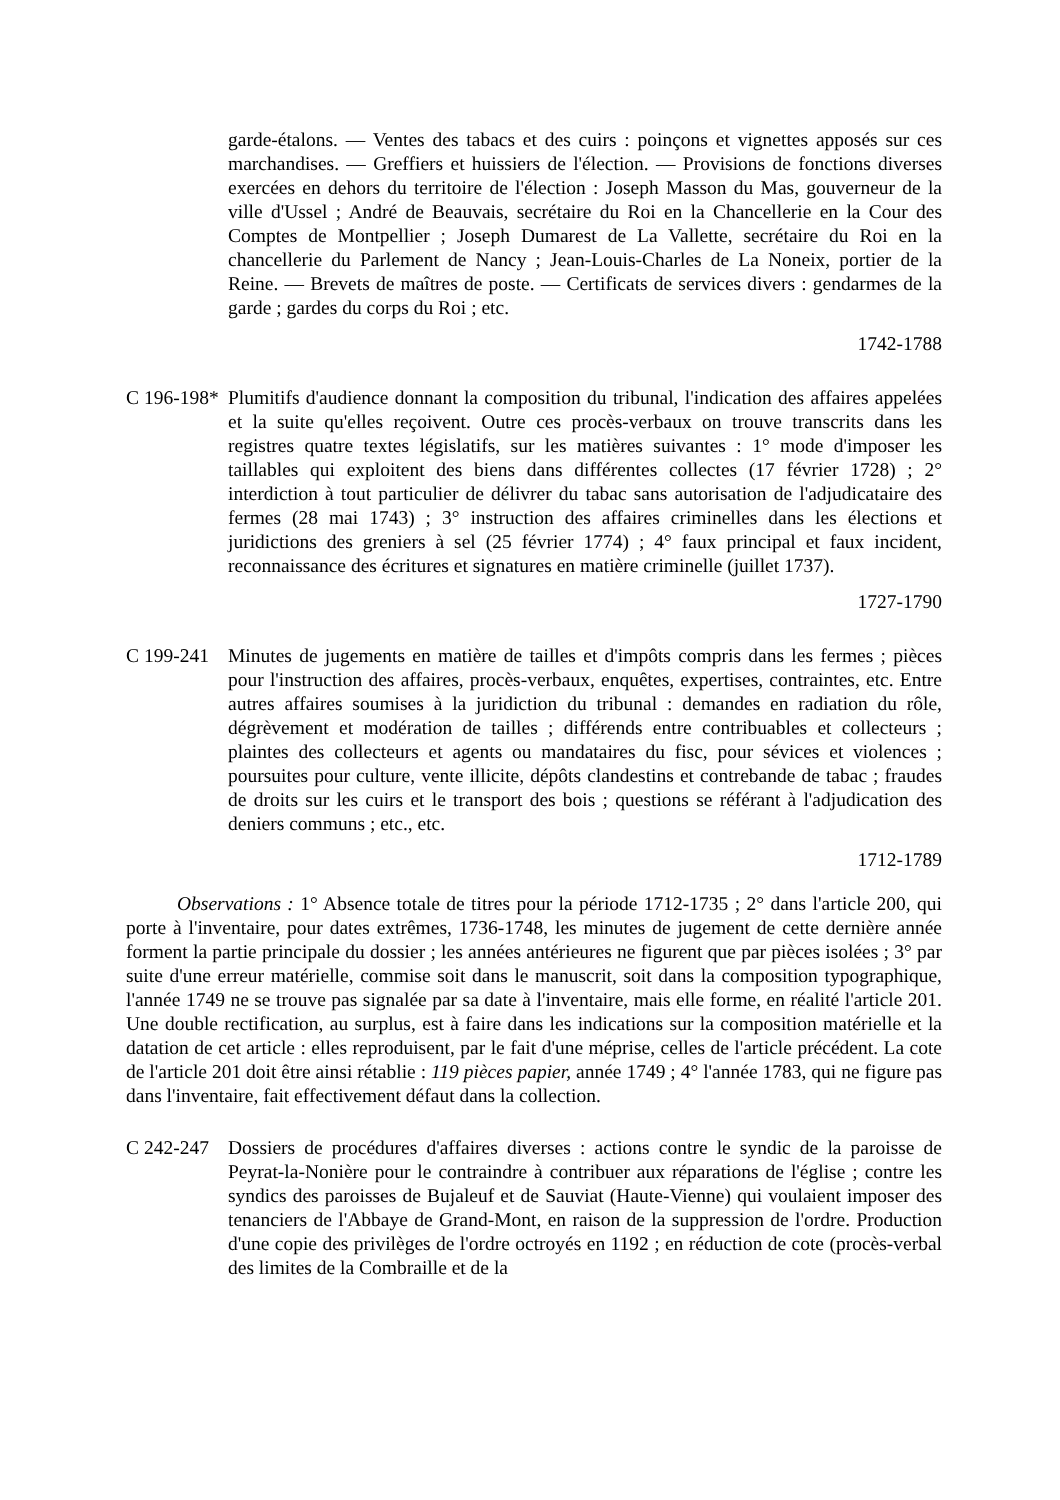garde-étalons. — Ventes des tabacs et des cuirs : poinçons et vignettes apposés sur ces marchandises. — Greffiers et huissiers de l'élection. — Provisions de fonctions diverses exercées en dehors du territoire de l'élection : Joseph Masson du Mas, gouverneur de la ville d'Ussel ; André de Beauvais, secrétaire du Roi en la Chancellerie en la Cour des Comptes de Montpellier ; Joseph Dumarest de La Vallette, secrétaire du Roi en la chancellerie du Parlement de Nancy ; Jean-Louis-Charles de La Noneix, portier de la Reine. — Brevets de maîtres de poste. — Certificats de services divers : gendarmes de la garde ; gardes du corps du Roi ; etc.
1742-1788
C 196-198*
Plumitifs d'audience donnant la composition du tribunal, l'indication des affaires appelées et la suite qu'elles reçoivent. Outre ces procès-verbaux on trouve transcrits dans les registres quatre textes législatifs, sur les matières suivantes : 1° mode d'imposer les taillables qui exploitent des biens dans différentes collectes (17 février 1728) ; 2° interdiction à tout particulier de délivrer du tabac sans autorisation de l'adjudicataire des fermes (28 mai 1743) ; 3° instruction des affaires criminelles dans les élections et juridictions des greniers à sel (25 février 1774) ; 4° faux principal et faux incident, reconnaissance des écritures et signatures en matière criminelle (juillet 1737).
1727-1790
C 199-241
Minutes de jugements en matière de tailles et d'impôts compris dans les fermes ; pièces pour l'instruction des affaires, procès-verbaux, enquêtes, expertises, contraintes, etc. Entre autres affaires soumises à la juridiction du tribunal : demandes en radiation du rôle, dégrèvement et modération de tailles ; différends entre contribuables et collecteurs ; plaintes des collecteurs et agents ou mandataires du fisc, pour sévices et violences ; poursuites pour culture, vente illicite, dépôts clandestins et contrebande de tabac ; fraudes de droits sur les cuirs et le transport des bois ; questions se référant à l'adjudication des deniers communs ; etc., etc.
1712-1789
Observations : 1° Absence totale de titres pour la période 1712-1735 ; 2° dans l'article 200, qui porte à l'inventaire, pour dates extrêmes, 1736-1748, les minutes de jugement de cette dernière année forment la partie principale du dossier ; les années antérieures ne figurent que par pièces isolées ; 3° par suite d'une erreur matérielle, commise soit dans le manuscrit, soit dans la composition typographique, l'année 1749 ne se trouve pas signalée par sa date à l'inventaire, mais elle forme, en réalité l'article 201. Une double rectification, au surplus, est à faire dans les indications sur la composition matérielle et la datation de cet article : elles reproduisent, par le fait d'une méprise, celles de l'article précédent. La cote de l'article 201 doit être ainsi rétablie : 119 pièces papier, année 1749 ; 4° l'année 1783, qui ne figure pas dans l'inventaire, fait effectivement défaut dans la collection.
C 242-247
Dossiers de procédures d'affaires diverses : actions contre le syndic de la paroisse de Peyrat-la-Nonière pour le contraindre à contribuer aux réparations de l'église ; contre les syndics des paroisses de Bujaleuf et de Sauviat (Haute-Vienne) qui voulaient imposer des tenanciers de l'Abbaye de Grand-Mont, en raison de la suppression de l'ordre. Production d'une copie des privilèges de l'ordre octroyés en 1192 ; en réduction de cote (procès-verbal des limites de la Combraille et de la